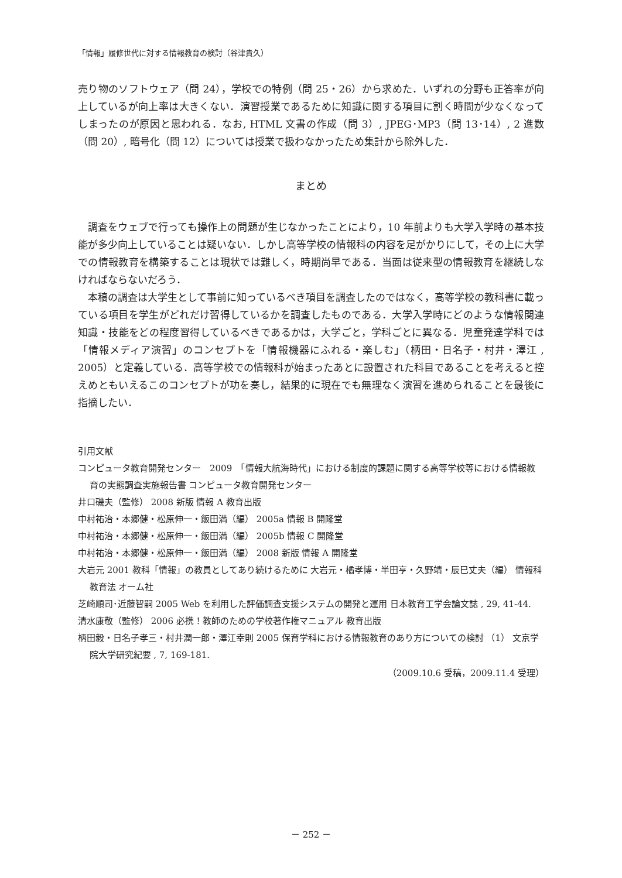「情報」履修世代に対する情報教育の検討（谷津貴久）
売り物のソフトウェア（問 24），学校での特例（問 25・26）から求めた．いずれの分野も正答率が向上しているが向上率は大きくない．演習授業であるために知識に関する項目に割く時間が少なくなってしまったのが原因と思われる．なお, HTML 文書の作成（問 3）, JPEG･MP3（問 13･14）, 2 進数（問 20）, 暗号化（問 12）については授業で扱わなかったため集計から除外した．
まとめ
調査をウェブで行っても操作上の問題が生じなかったことにより，10 年前よりも大学入学時の基本技能が多少向上していることは疑いない．しかし高等学校の情報科の内容を足がかりにして，その上に大学での情報教育を構築することは現状では難しく，時期尚早である．当面は従来型の情報教育を継続しなければならないだろう．
本稿の調査は大学生として事前に知っているべき項目を調査したのではなく，高等学校の教科書に載っている項目を学生がどれだけ習得しているかを調査したものである．大学入学時にどのような情報関連知識・技能をどの程度習得しているべきであるかは，大学ごと，学科ごとに異なる．児童発達学科では「情報メディア演習」のコンセプトを「情報機器にふれる・楽しむ」（柄田・日名子・村井・澤江 , 2005）と定義している．高等学校での情報科が始まったあとに設置された科目であることを考えると控えめともいえるこのコンセプトが功を奏し，結果的に現在でも無理なく演習を進められることを最後に指摘したい．
引用文献
コンピュータ教育開発センター　2009　「情報大航海時代」における制度的課題に関する高等学校等における情報教育の実態調査実施報告書 コンピュータ教育開発センター
井口磯夫（監修） 2008 新版 情報 A 教育出版
中村祐治・本郷健・松原伸一・飯田満（編） 2005a 情報 B 開隆堂
中村祐治・本郷健・松原伸一・飯田満（編） 2005b 情報 C 開隆堂
中村祐治・本郷健・松原伸一・飯田満（編） 2008 新版 情報 A 開隆堂
大岩元 2001 教科「情報」の教員としてあり続けるために 大岩元・橘孝博・半田亨・久野靖・辰巳丈夫（編） 情報科教育法 オーム社
芝崎順司･近藤智嗣 2005 Web を利用した評価調査支援システムの開発と運用 日本教育工学会論文誌 , 29, 41-44.
清水康敬（監修） 2006 必携 ! 教師のための学校著作権マニュアル 教育出版
柄田毅・日名子孝三・村井潤一郎・澤江幸則 2005 保育学科における情報教育のあり方についての検討 （1） 文京学院大学研究紀要 , 7, 169-181.
（2009.10.6 受稿，2009.11.4 受理）
－ 252 －